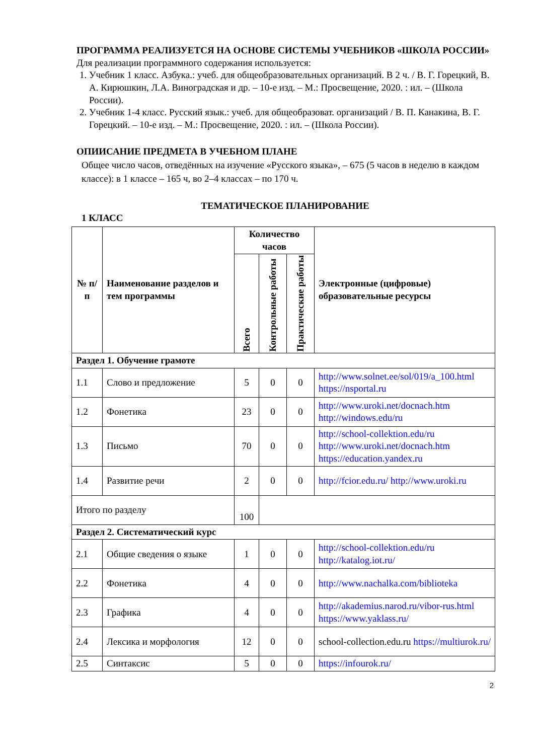ПРОГРАММА РЕАЛИЗУЕТСЯ НА ОСНОВЕ СИСТЕМЫ УЧЕБНИКОВ «ШКОЛА РОССИИ»
Для реализации программного содержания используется:
1. Учебник 1 класс. Азбука.: учеб. для общеобразовательных организаций. В 2 ч. / В. Г. Горецкий, В. А. Кирюшкин, Л.А. Виноградская и др. – 10-е изд. – М.: Просвещение, 2020. : ил. – (Школа России).
2. Учебник 1-4 класс. Русский язык.: учеб. для общеобразоват. организаций / В. П. Канакина, В. Г. Горецкий. – 10-е изд. – М.: Просвещение, 2020. : ил. – (Школа России).
ОПИИСАНИЕ ПРЕДМЕТА В УЧЕБНОМ ПЛАНЕ
Общее число часов, отведённых на изучение «Русского языка», – 675 (5 часов в неделю в каждом классе): в 1 классе – 165 ч, во 2–4 классах – по 170 ч.
ТЕМАТИЧЕСКОЕ ПЛАНИРОВАНИЕ
1 КЛАСС
| № п/п | Наименование разделов и тем программы | Количество часов | | | Электронные (цифровые) образовательные ресурсы |
| --- | --- | --- | --- | --- | --- |
| | | Всего | Контрольные работы | Практические работы | |
| Раздел 1. Обучение грамоте | | | | | |
| 1.1 | Слово и предложение | 5 | 0 | 0 | http://www.solnet.ee/sol/019/a_100.html https://nsportal.ru |
| 1.2 | Фонетика | 23 | 0 | 0 | http://www.uroki.net/docnach.htm http://windows.edu/ru |
| 1.3 | Письмо | 70 | 0 | 0 | http://school-collektion.edu/ru http://www.uroki.net/docnach.htm https://education.yandex.ru |
| 1.4 | Развитие речи | 2 | 0 | 0 | http://fcior.edu.ru/ http://www.uroki.ru |
| Итого по разделу | | 100 | | | |
| Раздел 2. Систематический курс | | | | | |
| 2.1 | Общие сведения о языке | 1 | 0 | 0 | http://school-collektion.edu/ru http://katalog.iot.ru/ |
| 2.2 | Фонетика | 4 | 0 | 0 | http://www.nachalka.com/biblioteka |
| 2.3 | Графика | 4 | 0 | 0 | http://akademius.narod.ru/vibor-rus.html https://www.yaklass.ru/ |
| 2.4 | Лексика и морфология | 12 | 0 | 0 | school-collection.edu.ru https://multiurok.ru/ |
| 2.5 | Синтаксис | 5 | 0 | 0 | https://infourok.ru/ |
2